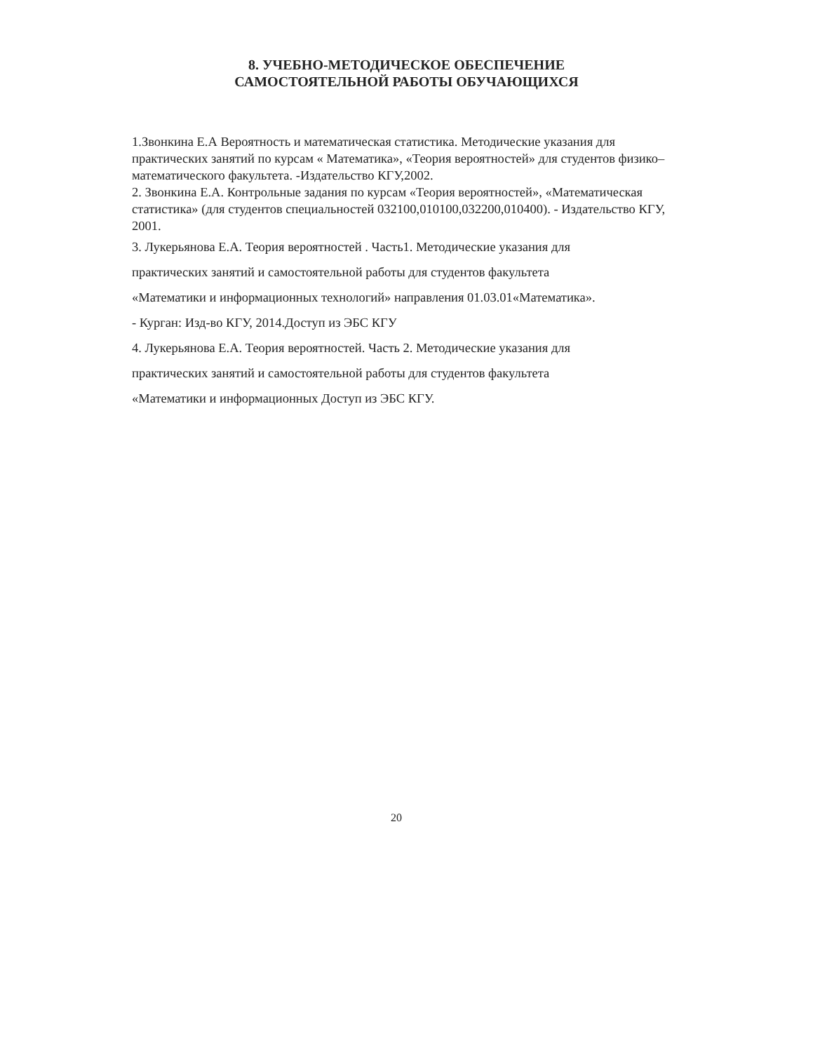8. УЧЕБНО-МЕТОДИЧЕСКОЕ ОБЕСПЕЧЕНИЕ
САМОСТОЯТЕЛЬНОЙ РАБОТЫ ОБУЧАЮЩИХСЯ
1.Звонкина Е.А Вероятность и математическая статистика. Методические указания для практических занятий по курсам « Математика», «Теория вероятностей» для студентов физико–математического факультета. -Издательство КГУ,2002.
2. Звонкина Е.А. Контрольные задания по курсам «Теория вероятностей», «Математическая статистика» (для студентов специальностей 032100,010100,032200,010400). - Издательство КГУ, 2001.
3. Лукерьянова Е.А. Теория вероятностей . Часть1. Методические указания для
практических занятий и самостоятельной работы для студентов факультета
«Математики и информационных технологий» направления 01.03.01«Математика».
- Курган: Изд-во КГУ, 2014.Доступ из ЭБС КГУ
4. Лукерьянова Е.А. Теория вероятностей. Часть 2. Методические указания для
практических занятий и самостоятельной работы для студентов факультета
«Математики и информационных Доступ из ЭБС КГУ.
20